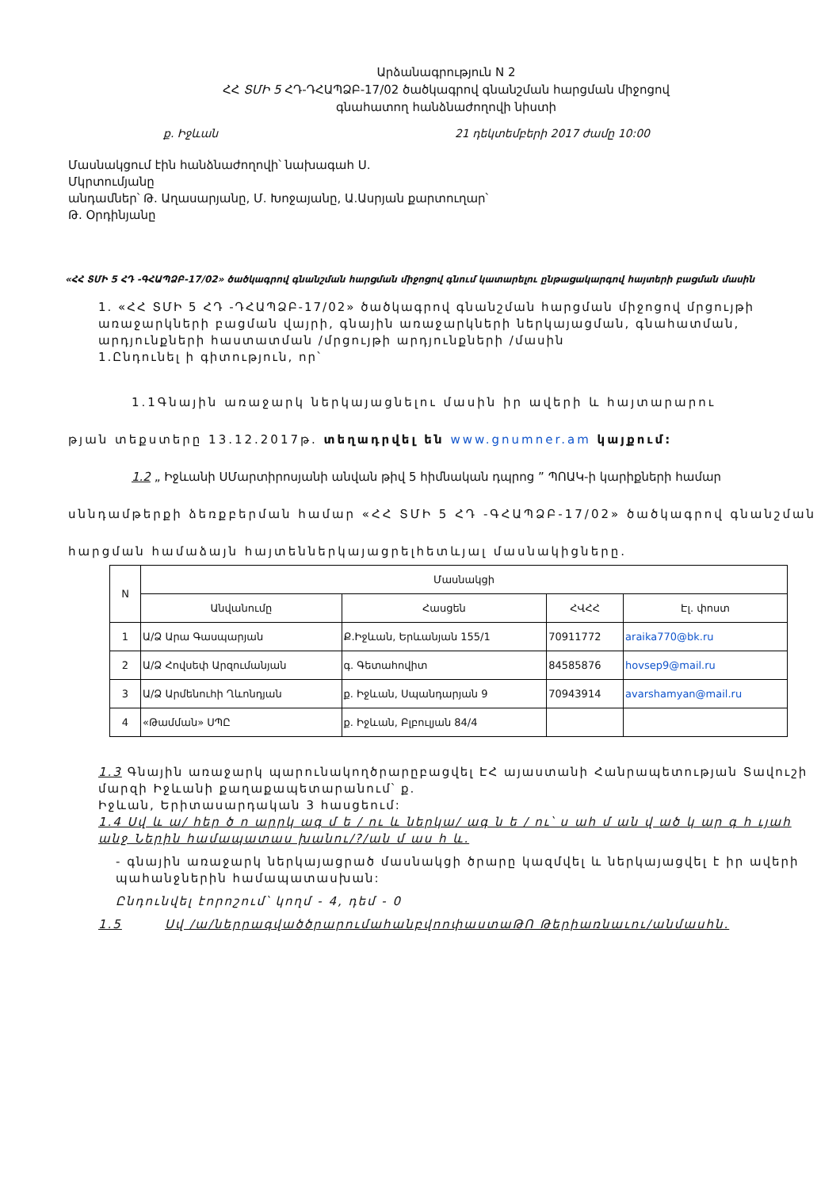Արձանագրություն N 2
ՀՀ ՏՄԻ 5 ՀԴ-ԴՀԱՊՁԲ-17/02 ծածկագրով գնանշման հարցման միջոցով
գնահատող հանձնաժողովի նիստի
ք. Իջևան 21 դեկտեմբերի 2017 ժամը 10:00
Մասնակցում էին հանձնաժողովի՝ նախագահ Ս.
Մկրտումյանը
անդամներ՝ Թ. Աղասարյանը, Մ. Խոջայանը, Ա.Ասրյան քարտուղար՝
Թ. Օրդինյանը
«ՀՀ ՏՄԻ 5 ՀԴ -ԳՀԱՊՁԲ-17/02» ծածկագրով գնանշման հարցման միջոցով գնում կատարելու ընթացակարգով հայտերի բացման մասին
1. «ՀՀ ՏՄԻ 5 ՀԴ -ԴՀԱՊՁԲ-17/02» ծածկագրով գնանշման հարցման միջոցով մրցույթի առաջարկների բացման վայրի, գնային առաջարկների ներկայացման, գնահատման, արդյունքների հաստատման /մրցույթի արդյունքների /մասին
1.Ընդունել ի գիտություն, որ՝
1.1Գնային առաջարկ ներկայացնելու մասին իր ավերի և հայտարարու
թյան տեքստերը 13.12.2017թ. տեղադրվել են www.gnumner.am կայքում:
1.2 „ Իջևանի ՍՄարտիրոսյանի անվան թիվ 5 հիմնական դպրոց ” ՊՈԱԿ-ի կարիքների համար
սննդամթերքի ձեռքբերման համար «ՀՀ ՏՄԻ 5 ՀԴ -ԳՀԱՊՁԲ-17/02» ծածկագրով գնանշման
հարցման համաձայն հայտեններկայացրելհետևյալ մասնակիցները.
| N | Մասնակցի | | | |
| --- | --- | --- | --- | --- |
| | Անվանումը | Հասցեն | ՀՎՀՀ | Էլ. փոստ |
| 1 | Ա/Ձ Արա Գասպարյան | Ք.Իջևան, Երևանյան 155/1 | 70911772 | araika770@bk.ru |
| 2 | Ա/Ձ Հովսեփ Արզումանյան | գ. Գետահովիտ | 84585876 | hovsep9@mail.ru |
| 3 | Ա/Ձ Արմենուհի Ղևոնդյան | ք. Իջևան, Սպանդարյան 9 | 70943914 | avarshamyan@mail.ru |
| 4 | «Թամման» ՍՊԸ | ք. Իջևան, Բլբուլյան 84/4 | | |
1.3 Գնային առաջարկ պարունակողծրարըբացվել ԷՀ այաստանի Հանրապետության Տավուշի մարզի Իջևանի քաղաքապետարանում՝ ք.
Իջևան, Երիտասարդական 3 հասցեում:
1.4 Սվ և ա/ հեր ծ ո արրկ ագ մ ե / ու և ներկա/ ագ ն ե / ու՝ ս ահ մ ան վ ած կ ար գ հ ւյահ անջ Ներին համապատաս խանու/?/ան մ աս հ և.
- գնային առաջարկ ներկայացրած մասնակցի ծրարը կազմվել և ներկայացվել է իր ավերի պահանջներին համապատասխան:
Ընդունվել էորոշում՝ կողմ - 4, դեմ - 0
1.5 Սվ /ա/ներրագվածծրարումաhանբվոոփաստաԹՈ Թերիառնաւու/անմաuhն.